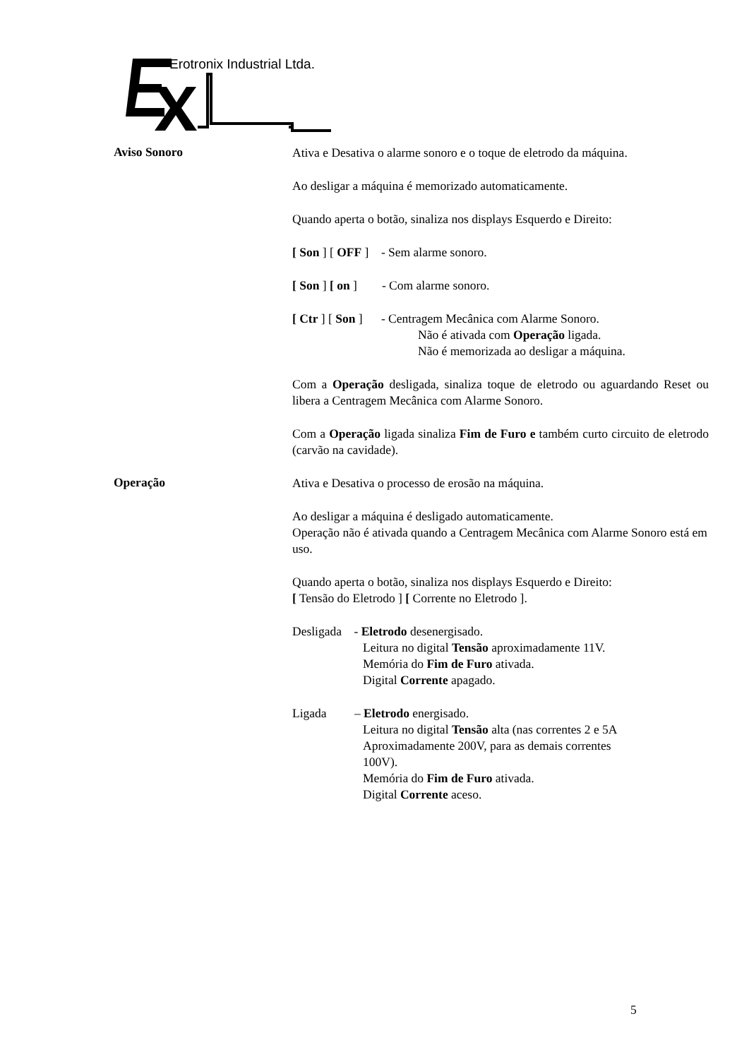Erotronix Industrial Ltda.
Aviso Sonoro
Ativa e Desativa o alarme sonoro e o toque de eletrodo da máquina.
Ao desligar a máquina é memorizado automaticamente.
Quando aperta o botão, sinaliza nos displays Esquerdo e Direito:
[ Son ] [ OFF ] - Sem alarme sonoro.
[ Son ] [ on ] - Com alarme sonoro.
[ Ctr ] [ Son ] - Centragem Mecânica com Alarme Sonoro.
Não é ativada com Operação ligada.
Não é memorizada ao desligar a máquina.
Com a Operação desligada, sinaliza toque de eletrodo ou aguardando Reset ou libera a Centragem Mecânica com Alarme Sonoro.
Com a Operação ligada sinaliza Fim de Furo e também curto circuito de eletrodo (carvão na cavidade).
Operação
Ativa e Desativa o processo de erosão na máquina.
Ao desligar a máquina é desligado automaticamente.
Operação não é ativada quando a Centragem Mecânica com Alarme Sonoro está em uso.
Quando aperta o botão, sinaliza nos displays Esquerdo e Direito:
[ Tensão do Eletrodo ] [ Corrente no Eletrodo ].
Desligada - Eletrodo desenergisado.
Leitura no digital Tensão aproximadamente 11V.
Memória do Fim de Furo ativada.
Digital Corrente apagado.
Ligada – Eletrodo energisado.
Leitura no digital Tensão alta (nas correntes 2 e 5A
Aproximadamente 200V, para as demais correntes
100V).
Memória do Fim de Furo ativada.
Digital Corrente aceso.
5